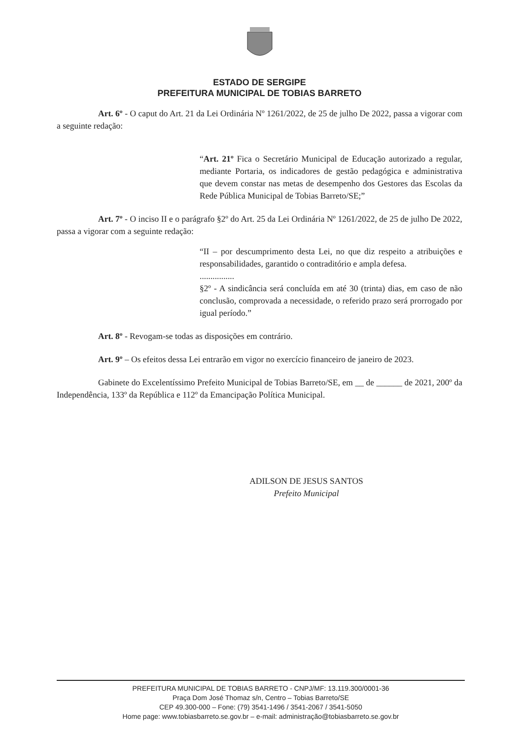ESTADO DE SERGIPE
PREFEITURA MUNICIPAL DE TOBIAS BARRETO
Art. 6º - O caput do Art. 21 da Lei Ordinária Nº 1261/2022, de 25 de julho De 2022, passa a vigorar com a seguinte redação:
“Art. 21º Fica o Secretário Municipal de Educação autorizado a regular, mediante Portaria, os indicadores de gestão pedagógica e administrativa que devem constar nas metas de desempenho dos Gestores das Escolas da Rede Pública Municipal de Tobias Barreto/SE;”
Art. 7º - O inciso II e o parágrafo §2º do Art. 25 da Lei Ordinária Nº 1261/2022, de 25 de julho De 2022, passa a vigorar com a seguinte redação:
“II – por descumprimento desta Lei, no que diz respeito a atribuições e responsabilidades, garantido o contraditório e ampla defesa.
................
§2º - A sindicância será concluída em até 30 (trinta) dias, em caso de não conclusão, comprovada a necessidade, o referido prazo será prorrogado por igual período.”
Art. 8º - Revogam-se todas as disposições em contrário.
Art. 9º – Os efeitos dessa Lei entrarão em vigor no exercício financeiro de janeiro de 2023.
Gabinete do Excelentíssimo Prefeito Municipal de Tobias Barreto/SE, em __ de ______ de 2021, 200º da Independência, 133º da República e 112º da Emancipação Política Municipal.
ADILSON DE JESUS SANTOS
Prefeito Municipal
PREFEITURA MUNICIPAL DE TOBIAS BARRETO - CNPJ/MF: 13.119.300/0001-36
Praça Dom José Thomaz s/n, Centro – Tobias Barreto/SE
CEP 49.300-000 – Fone: (79) 3541-1496 / 3541-2067 / 3541-5050
Home page: www.tobiasbarreto.se.gov.br – e-mail: administração@tobiasbarreto.se.gov.br